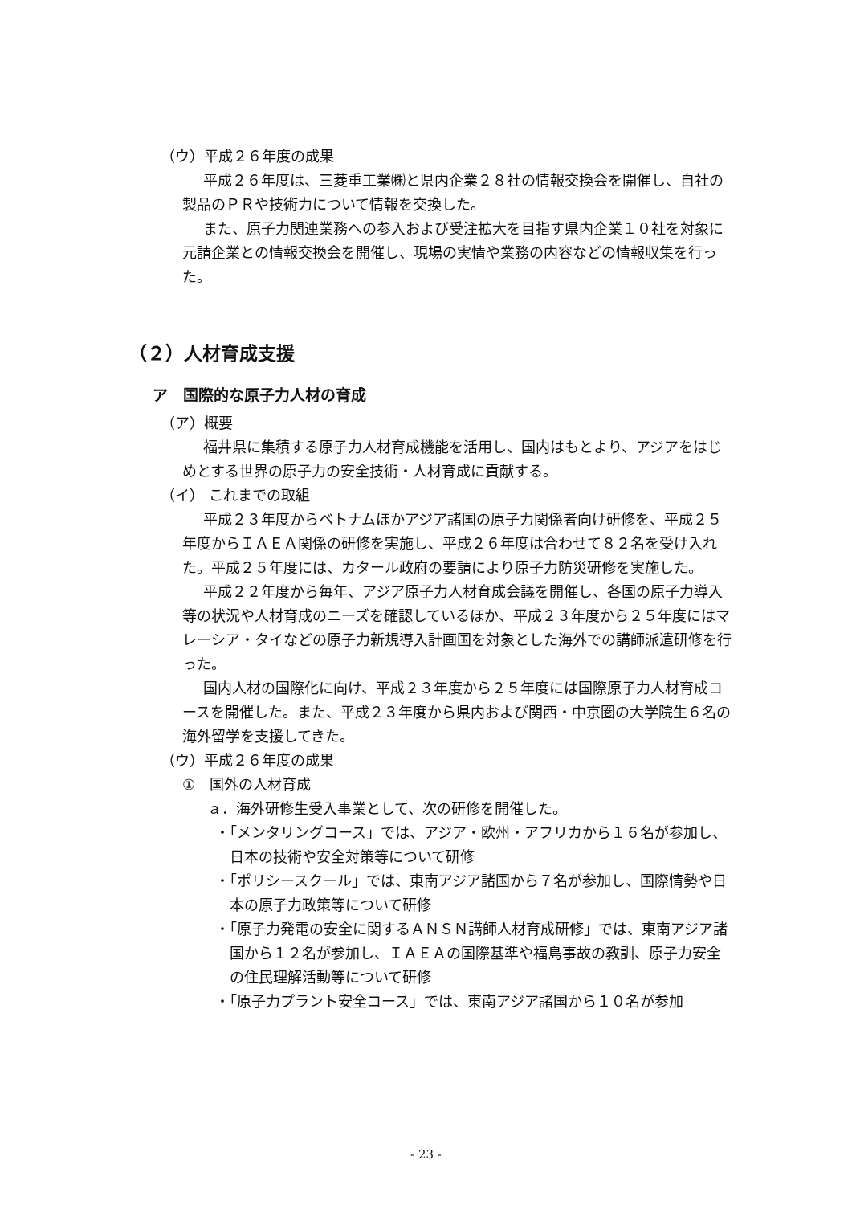（ウ）平成２６年度の成果
平成２６年度は、三菱重工業㈱と県内企業２８社の情報交換会を開催し、自社の製品のＰＲや技術力について情報を交換した。
また、原子力関連業務への参入および受注拡大を目指す県内企業１０社を対象に元請企業との情報交換会を開催し、現場の実情や業務の内容などの情報収集を行った。
（２）人材育成支援
ア　国際的な原子力人材の育成
（ア）概要
福井県に集積する原子力人材育成機能を活用し、国内はもとより、アジアをはじめとする世界の原子力の安全技術・人材育成に貢献する。
（イ） これまでの取組
平成２３年度からベトナムほかアジア諸国の原子力関係者向け研修を、平成２５年度からＩＡＥＡ関係の研修を実施し、平成２６年度は合わせて８２名を受け入れた。平成２５年度には、カタール政府の要請により原子力防災研修を実施した。
平成２２年度から毎年、アジア原子力人材育成会議を開催し、各国の原子力導入等の状況や人材育成のニーズを確認しているほか、平成２３年度から２５年度にはマレーシア・タイなどの原子力新規導入計画国を対象とした海外での講師派遣研修を行った。
国内人材の国際化に向け、平成２３年度から２５年度には国際原子力人材育成コースを開催した。また、平成２３年度から県内および関西・中京圏の大学院生６名の海外留学を支援してきた。
（ウ）平成２６年度の成果
①　国外の人材育成
ａ．海外研修生受入事業として、次の研修を開催した。
・「メンタリングコース」では、アジア・欧州・アフリカから１６名が参加し、日本の技術や安全対策等について研修
・「ポリシースクール」では、東南アジア諸国から７名が参加し、国際情勢や日本の原子力政策等について研修
・「原子力発電の安全に関するＡＮＳＮ講師人材育成研修」では、東南アジア諸国から１２名が参加し、ＩＡＥＡの国際基準や福島事故の教訓、原子力安全の住民理解活動等について研修
・「原子力プラント安全コース」では、東南アジア諸国から１０名が参加
- 23 -